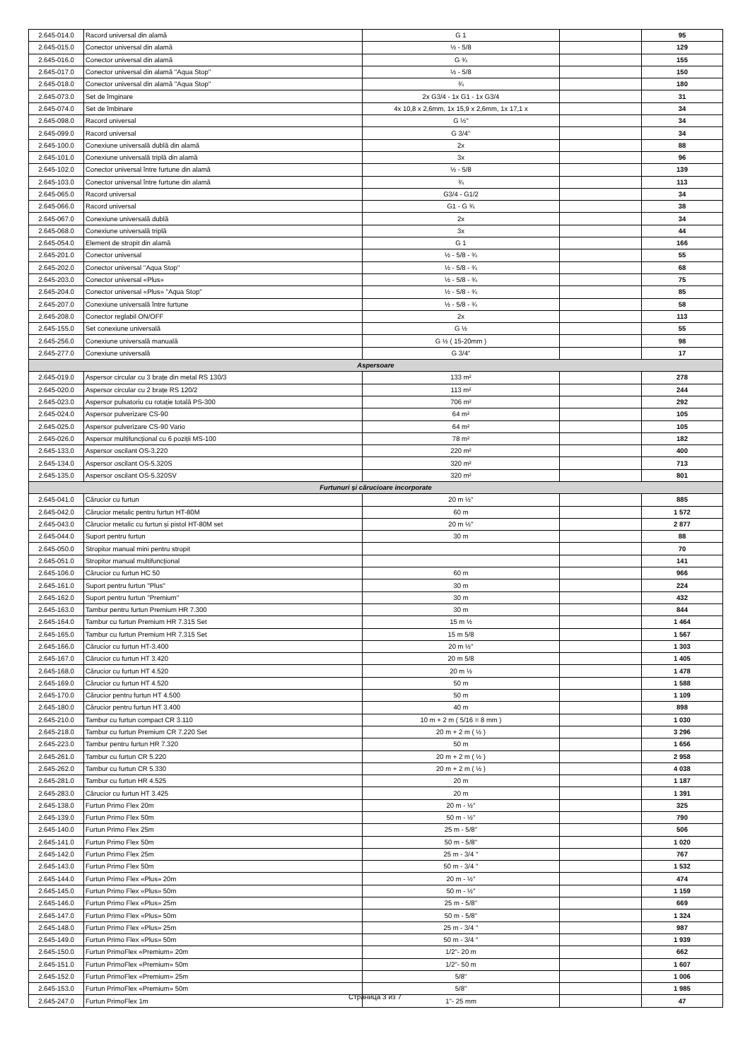| 2.645-014.0 | Racord universal din alamă | G 1 | | 95 |
| 2.645-015.0 | Conector universal din alamă | ½ - 5/8 | | 129 |
| 2.645-016.0 | Conector universal din alamă | G ¾ | | 155 |
| 2.645-017.0 | Conector universal din alamă ''Aqua Stop'' | ½ - 5/8 | | 150 |
| 2.645-018.0 | Conector universal din alamă ''Aqua Stop'' | ¾ | | 180 |
| 2.645-073.0 | Set de îmginare | 2x G3/4 - 1x G1 - 1x G3/4 | | 31 |
| 2.645-074.0 | Set de îmbinare | 4x 10,8 x 2,6mm, 1x 15,9 x 2,6mm, 1x 17,1 x | | 34 |
| 2.645-098.0 | Racord universal | G ½'' | | 34 |
| 2.645-099.0 | Racord universal | G 3/4'' | | 34 |
| 2.645-100.0 | Conexiune universală dublă din alamă | 2x | | 88 |
| 2.645-101.0 | Conexiune universală triplă din alamă | 3x | | 96 |
| 2.645-102.0 | Conector universal între furtune din alamă | ½ - 5/8 | | 139 |
| 2.645-103.0 | Conector universal între furtune din alamă | ¾ | | 113 |
| 2.645-065.0 | Racord universal | G3/4 - G1/2 | | 34 |
| 2.645-066.0 | Racord universal | G1 - G ¾ | | 38 |
| 2.645-067.0 | Conexiune universală dublă | 2x | | 34 |
| 2.645-068.0 | Conexiune universală triplă | 3x | | 44 |
| 2.645-054.0 | Element de stropit din alamă | G 1 | | 166 |
| 2.645-201.0 | Conector universal | ½ - 5/8 - ¾ | | 55 |
| 2.645-202.0 | Conector universal ''Aqua Stop'' | ½ - 5/8 - ¾ | | 68 |
| 2.645-203.0 | Conector universal «Plus» | ½ - 5/8 - ¾ | | 75 |
| 2.645-204.0 | Conector universal «Plus» "Aqua Stop" | ½ - 5/8 - ¾ | | 85 |
| 2.645-207.0 | Conexiune universală între furtune | ½ - 5/8 - ¾ | | 58 |
| 2.645-208.0 | Conector reglabil ON/OFF | 2x | | 113 |
| 2.645-155.0 | Set conexiune universală | G ½ | | 55 |
| 2.645-256.0 | Conexiune universală manuală | G ½ ( 15-20mm ) | | 98 |
| 2.645-277.0 | Conexiune universală | G 3/4" | | 17 |
| Aspersoare | | | | |
| 2.645-019.0 | Aspersor circular cu 3 brațe din metal RS 130/3 | 133 m² | | 278 |
| 2.645-020.0 | Aspersor circular cu 2 brațe RS 120/2 | 113 m² | | 244 |
| 2.645-023.0 | Aspersor pulsatoriu cu rotație totală PS-300 | 706 m² | | 292 |
| 2.645-024.0 | Aspersor pulverizare CS-90 | 64 m² | | 105 |
| 2.645-025.0 | Aspersor pulverizare CS-90 Vario | 64 m² | | 105 |
| 2.645-026.0 | Aspersor multifuncțional cu 6 poziții MS-100 | 78 m² | | 182 |
| 2.645-133.0 | Aspersor oscilant OS-3.220 | 220 m² | | 400 |
| 2.645-134.0 | Aspersor oscilant OS-5.320S | 320 m² | | 713 |
| 2.645-135.0 | Aspersor oscilant OS-5.320SV | 320 m² | | 801 |
| Furtunuri și cărucioare incorporate | | | | |
| 2.645-041.0 | Cărucior cu furtun | 20 m ½'' | | 885 |
| 2.645-042.0 | Cărucior metalic pentru furtun HT-80M | 60 m | | 1 572 |
| 2.645-043.0 | Cărucior metalic cu furtun și pistol HT-80M set | 20 m ½'' | | 2 877 |
| 2.645-044.0 | Suport pentru furtun | 30 m | | 88 |
| 2.645-050.0 | Stropitor manual mini pentru stropit | | | 70 |
| 2.645-051.0 | Stropitor manual multifuncțional | | | 141 |
| 2.645-106.0 | Cărucior cu furtun HC 50 | 60 m | | 966 |
| 2.645-161.0 | Suport pentru furtun ''Plus'' | 30 m | | 224 |
| 2.645-162.0 | Suport pentru furtun ''Premium'' | 30 m | | 432 |
| 2.645-163.0 | Tambur pentru furtun Premium HR 7.300 | 30 m | | 844 |
| 2.645-164.0 | Tambur cu furtun Premium HR 7.315 Set | 15 m ½ | | 1 464 |
| 2.645-165.0 | Tambur cu furtun Premium HR 7.315 Set | 15 m 5/8 | | 1 567 |
| 2.645-166.0 | Cărucior cu furtun HT-3.400 | 20 m ½'' | | 1 303 |
| 2.645-167.0 | Cărucior cu furtun HT 3.420 | 20 m 5/8 | | 1 405 |
| 2.645-168.0 | Cărucior cu furtun HT 4.520 | 20 m ½ | | 1 478 |
| 2.645-169.0 | Cărucior cu furtun HT 4.520 | 50 m | | 1 588 |
| 2.645-170.0 | Cărucior pentru furtun HT 4.500 | 50 m | | 1 109 |
| 2.645-180.0 | Cărucior pentru furtun HT 3.400 | 40 m | | 898 |
| 2.645-210.0 | Tambur cu furtun compact CR 3.110 | 10 m + 2 m ( 5/16 = 8 mm ) | | 1 030 |
| 2.645-218.0 | Tambur cu furtun Premium CR 7.220 Set | 20 m + 2 m ( ½ ) | | 3 296 |
| 2.645-223.0 | Tambur pentru furtun HR 7.320 | 50 m | | 1 656 |
| 2.645-261.0 | Tambur cu furtun CR 5.220 | 20 m + 2 m ( ½ ) | | 2 958 |
| 2.645-262.0 | Tambur cu furtun CR 5.330 | 20 m + 2 m ( ½ ) | | 4 038 |
| 2.645-281.0 | Tambur cu furtun HR 4.525 | 20 m | | 1 187 |
| 2.645-283.0 | Cărucior cu furtun HT 3.425 | 20 m | | 1 391 |
| 2.645-138.0 | Furtun Primo Flex 20m | 20 m - ½'' | | 325 |
| 2.645-139.0 | Furtun Primo Flex 50m | 50 m - ½'' | | 790 |
| 2.645-140.0 | Furtun Primo Flex 25m | 25 m - 5/8'' | | 506 |
| 2.645-141.0 | Furtun Primo Flex 50m | 50 m - 5/8'' | | 1 020 |
| 2.645-142.0 | Furtun Primo Flex 25m | 25 m - 3/4 '' | | 767 |
| 2.645-143.0 | Furtun Primo Flex 50m | 50 m - 3/4 '' | | 1 532 |
| 2.645-144.0 | Furtun Primo Flex «Plus» 20m | 20 m - ½'' | | 474 |
| 2.645-145.0 | Furtun Primo Flex «Plus» 50m | 50 m - ½'' | | 1 159 |
| 2.645-146.0 | Furtun Primo Flex «Plus» 25m | 25 m - 5/8'' | | 669 |
| 2.645-147.0 | Furtun Primo Flex «Plus» 50m | 50 m - 5/8'' | | 1 324 |
| 2.645-148.0 | Furtun Primo Flex «Plus» 25m | 25 m - 3/4 '' | | 987 |
| 2.645-149.0 | Furtun Primo Flex «Plus» 50m | 50 m - 3/4 '' | | 1 939 |
| 2.645-150.0 | Furtun PrimoFlex «Premium» 20m | 1/2"- 20 m | | 662 |
| 2.645-151.0 | Furtun PrimoFlex «Premium» 50m | 1/2"- 50 m | | 1 607 |
| 2.645-152.0 | Furtun PrimoFlex «Premium» 25m | 5/8" | | 1 006 |
| 2.645-153.0 | Furtun PrimoFlex «Premium» 50m | 5/8" | | 1 985 |
| 2.645-247.0 | Furtun PrimoFlex 1m | 1''- 25 mm | | 47 |
Страница 3 из 7